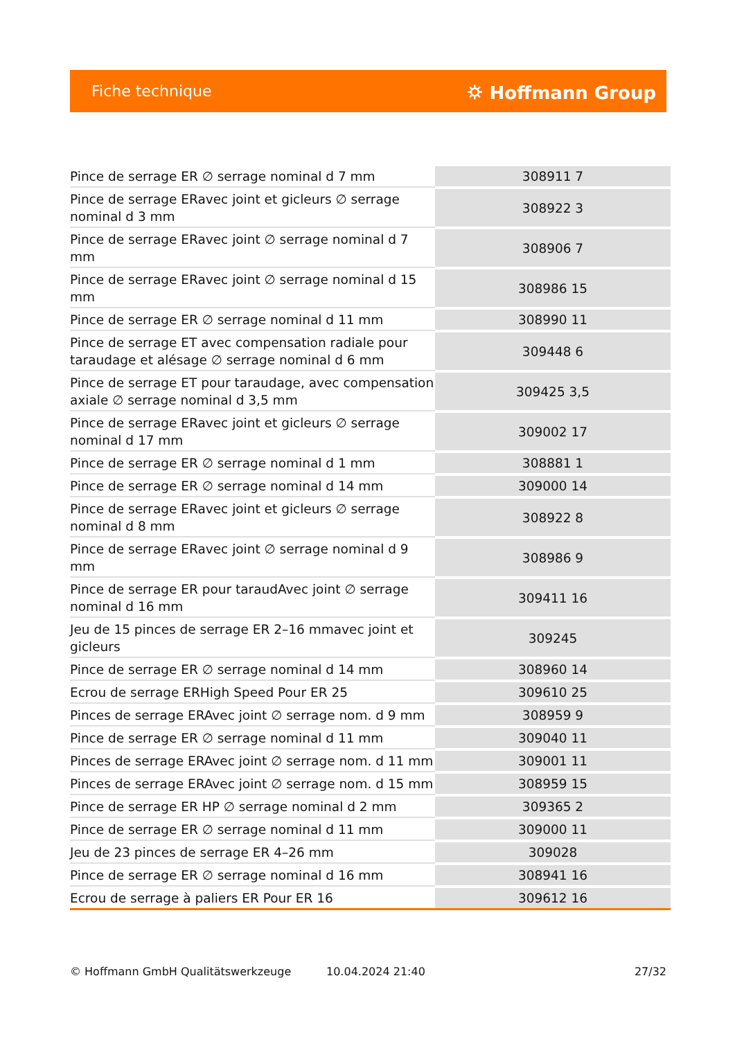Fiche technique ⛭ Hoffmann Group
| Pince de serrage ER ∅ serrage nominal d 7 mm | 308911 7 |
| Pince de serrage ERavec joint et gicleurs ∅ serrage nominal d 3 mm | 308922 3 |
| Pince de serrage ERavec joint ∅ serrage nominal d 7 mm | 308906 7 |
| Pince de serrage ERavec joint ∅ serrage nominal d 15 mm | 308986 15 |
| Pince de serrage ER ∅ serrage nominal d 11 mm | 308990 11 |
| Pince de serrage ET avec compensation radiale pour taraudage et alésage ∅ serrage nominal d 6 mm | 309448 6 |
| Pince de serrage ET pour taraudage, avec compensation axiale ∅ serrage nominal d 3,5 mm | 309425 3,5 |
| Pince de serrage ERavec joint et gicleurs ∅ serrage nominal d 17 mm | 309002 17 |
| Pince de serrage ER ∅ serrage nominal d 1 mm | 308881 1 |
| Pince de serrage ER ∅ serrage nominal d 14 mm | 309000 14 |
| Pince de serrage ERavec joint et gicleurs ∅ serrage nominal d 8 mm | 308922 8 |
| Pince de serrage ERavec joint ∅ serrage nominal d 9 mm | 308986 9 |
| Pince de serrage ER pour taraudAvec joint ∅ serrage nominal d 16 mm | 309411 16 |
| Jeu de 15 pinces de serrage ER 2–16 mmavec joint et gicleurs | 309245 |
| Pince de serrage ER ∅ serrage nominal d 14 mm | 308960 14 |
| Ecrou de serrage ERHigh Speed Pour ER 25 | 309610 25 |
| Pinces de serrage ERAvec joint ∅ serrage nom. d 9 mm | 308959 9 |
| Pince de serrage ER ∅ serrage nominal d 11 mm | 309040 11 |
| Pinces de serrage ERAvec joint ∅ serrage nom. d 11 mm | 309001 11 |
| Pinces de serrage ERAvec joint ∅ serrage nom. d 15 mm | 308959 15 |
| Pince de serrage ER HP ∅ serrage nominal d 2 mm | 309365 2 |
| Pince de serrage ER ∅ serrage nominal d 11 mm | 309000 11 |
| Jeu de 23 pinces de serrage ER 4–26 mm | 309028 |
| Pince de serrage ER ∅ serrage nominal d 16 mm | 308941 16 |
| Ecrou de serrage à paliers ER Pour ER 16 | 309612 16 |
© Hoffmann GmbH Qualitätswerkzeuge 10.04.2024 21:40 27/32